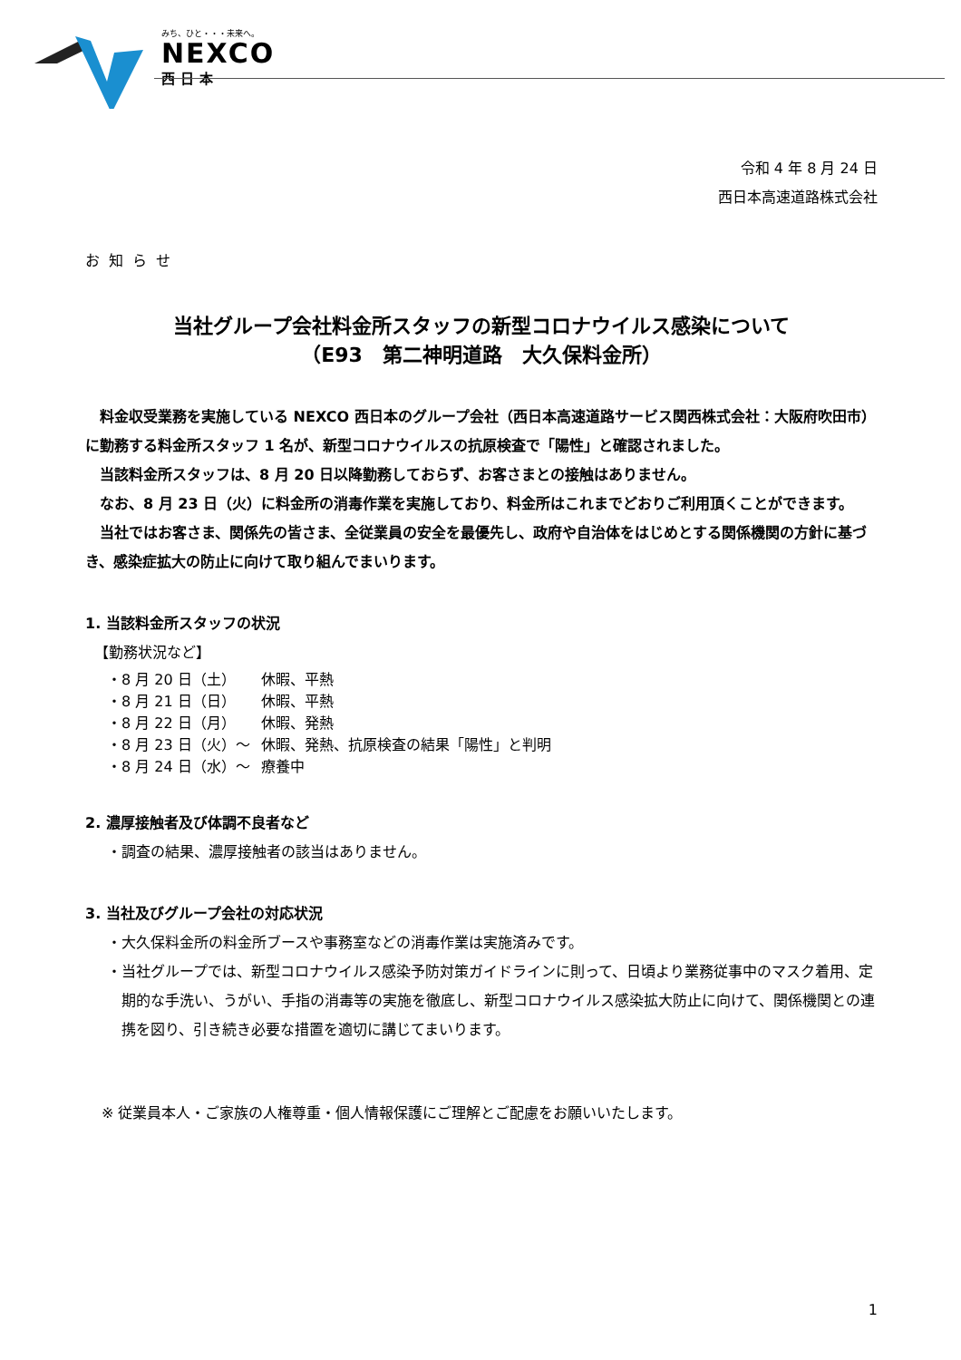みち、ひと・・・未来へ。
NEXCO
西日本
令和 4 年 8 月 24 日
西日本高速道路株式会社
お知らせ
当社グループ会社料金所スタッフの新型コロナウイルス感染について
（E93　第二神明道路　大久保料金所）
料金収受業務を実施している NEXCO 西日本のグループ会社（西日本高速道路サービス関西株式会社：大阪府吹田市）に勤務する料金所スタッフ 1 名が、新型コロナウイルスの抗原検査で「陽性」と確認されました。
当該料金所スタッフは、8 月 20 日以降勤務しておらず、お客さまとの接触はありません。
なお、8 月 23 日（火）に料金所の消毒作業を実施しており、料金所はこれまでどおりご利用頂くことができます。
当社ではお客さま、関係先の皆さま、全従業員の安全を最優先し、政府や自治体をはじめとする関係機関の方針に基づき、感染症拡大の防止に向けて取り組んでまいります。
1. 当該料金所スタッフの状況
【勤務状況など】
・8 月 20 日（土） 休暇、平熱
・8 月 21 日（日） 休暇、平熱
・8 月 22 日（月） 休暇、発熱
・8 月 23 日（火）～ 休暇、発熱、抗原検査の結果「陽性」と判明
・8 月 24 日（水）～ 療養中
2. 濃厚接触者及び体調不良者など
・調査の結果、濃厚接触者の該当はありません。
3. 当社及びグループ会社の対応状況
・大久保料金所の料金所ブースや事務室などの消毒作業は実施済みです。
・当社グループでは、新型コロナウイルス感染予防対策ガイドラインに則って、日頃より業務従事中のマスク着用、定期的な手洗い、うがい、手指の消毒等の実施を徹底し、新型コロナウイルス感染拡大防止に向けて、関係機関との連携を図り、引き続き必要な措置を適切に講じてまいります。
※ 従業員本人・ご家族の人権尊重・個人情報保護にご理解とご配慮をお願いいたします。
1